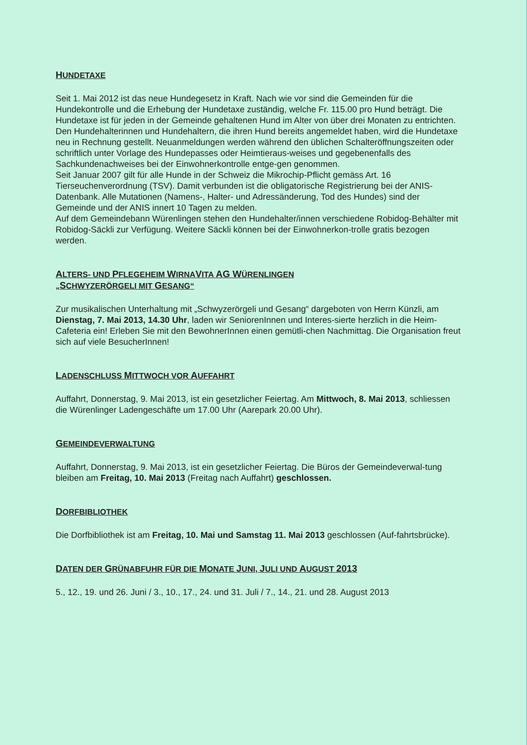HUNDETAXE
Seit 1. Mai 2012 ist das neue Hundegesetz in Kraft. Nach wie vor sind die Gemeinden für die Hundekontrolle und die Erhebung der Hundetaxe zuständig, welche Fr. 115.00 pro Hund beträgt. Die Hundetaxe ist für jeden in der Gemeinde gehaltenen Hund im Alter von über drei Monaten zu entrichten.
Den Hundehalterinnen und Hundehaltern, die ihren Hund bereits angemeldet haben, wird die Hundetaxe neu in Rechnung gestellt. Neuanmeldungen werden während den üblichen Schalteröffnungszeiten oder schriftlich unter Vorlage des Hundepasses oder Heimtieraus-weises und gegebenenfalls des Sachkundenachweises bei der Einwohnerkontrolle entge-gen genommen.
Seit Januar 2007 gilt für alle Hunde in der Schweiz die Mikrochip-Pflicht gemäss Art. 16 Tierseuchenverordnung (TSV). Damit verbunden ist die obligatorische Registrierung bei der ANIS-Datenbank. Alle Mutationen (Namens-, Halter- und Adressänderung, Tod des Hundes) sind der Gemeinde und der ANIS innert 10 Tagen zu melden.
Auf dem Gemeindebann Würenlingen stehen den Hundehalter/innen verschiedene Robidog-Behälter mit Robidog-Säckli zur Verfügung. Weitere Säckli können bei der Einwohnerkon-trolle gratis bezogen werden.
ALTERS- UND PFLEGEHEIM WIRNAVITA AG WÜRENLINGEN
„SCHWYZERÖRGELI MIT GESANG“
Zur musikalischen Unterhaltung mit „Schwyzerörgeli und Gesang“ dargeboten von Herrn Künzli, am Dienstag, 7. Mai 2013, 14.30 Uhr, laden wir SeniorenInnen und Interes-sierte herzlich in die Heim-Cafeteria ein! Erleben Sie mit den BewohnerInnen einen gemütli-chen Nachmittag. Die Organisation freut sich auf viele BesucherInnen!
LADENSCHLUSS MITTWOCH VOR AUFFAHRT
Auffahrt, Donnerstag, 9. Mai 2013, ist ein gesetzlicher Feiertag. Am Mittwoch, 8. Mai 2013, schliessen die Würenlinger Ladengeschäfte um 17.00 Uhr (Aarepark 20.00 Uhr).
GEMEINDEVERWALTUNG
Auffahrt, Donnerstag, 9. Mai 2013, ist ein gesetzlicher Feiertag. Die Büros der Gemeindeverwal-tung bleiben am Freitag, 10. Mai 2013 (Freitag nach Auffahrt) geschlossen.
DORFBIBLIOTHEK
Die Dorfbibliothek ist am Freitag, 10. Mai und Samstag 11. Mai 2013 geschlossen (Auf-fahrtsbrücke).
DATEN DER GRÜNABFUHR FÜR DIE MONATE JUNI, JULI UND AUGUST 2013
5., 12., 19. und 26. Juni / 3., 10., 17., 24. und 31. Juli / 7., 14., 21. und 28. August 2013